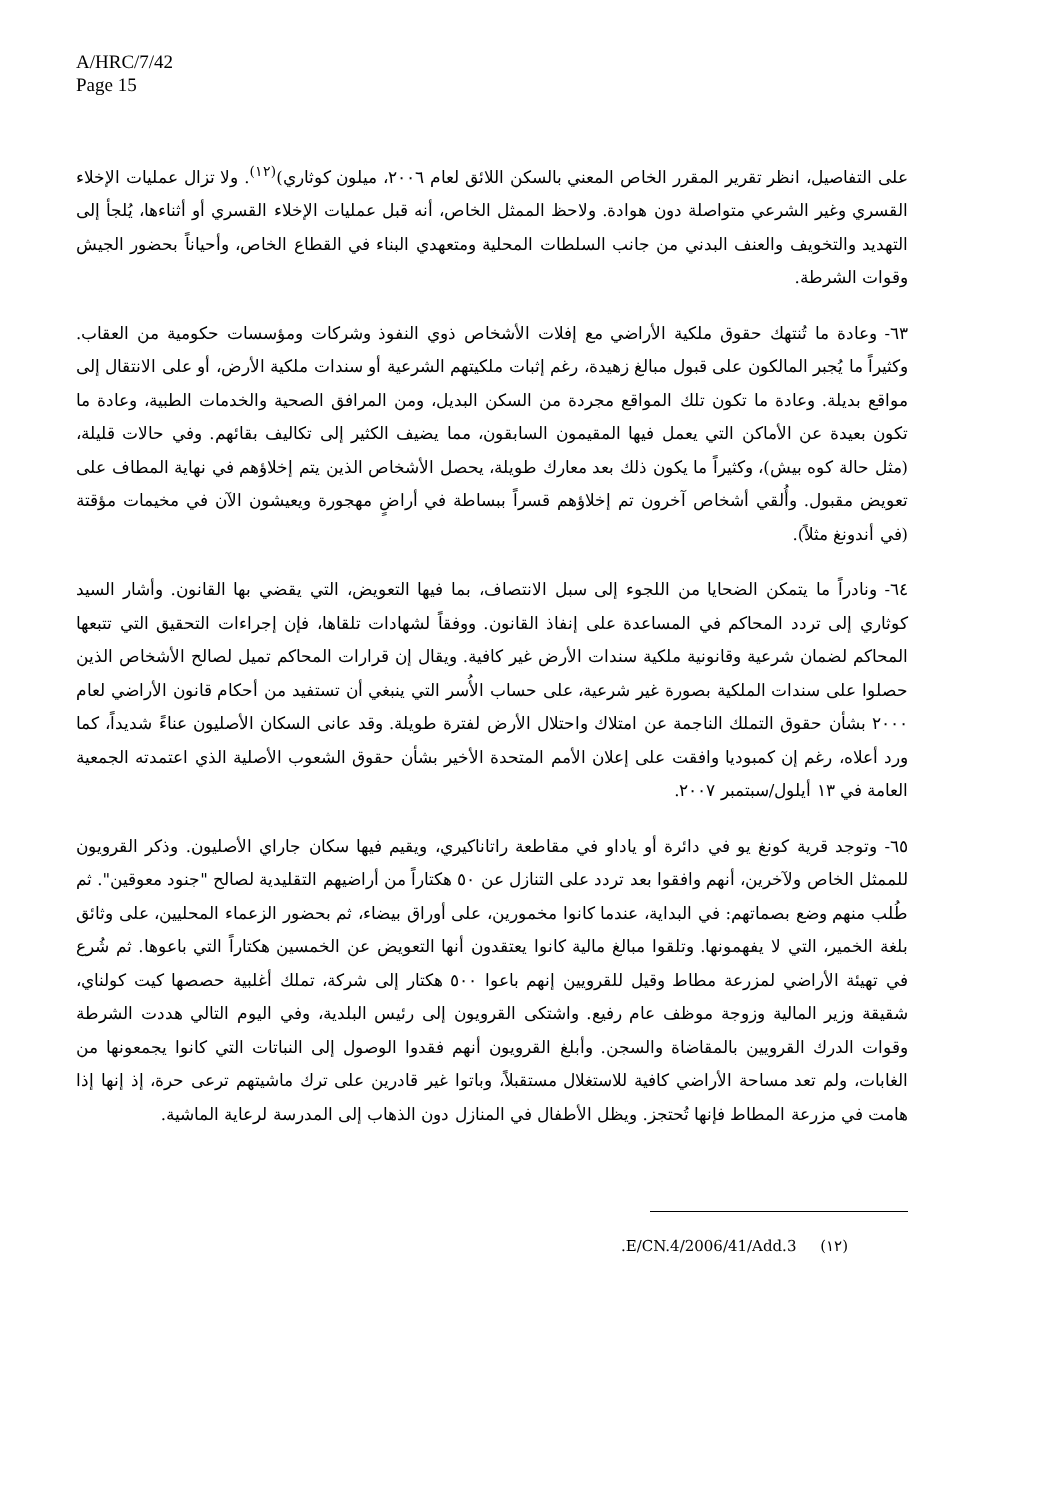A/HRC/7/42
Page 15
على التفاصيل، انظر تقرير المقرر الخاص المعني بالسكن اللائق لعام ٢٠٠٦، ميلون كوثاري)<sup>(١٢)</sup>. ولا تزال عمليات الإخلاء القسري وغير الشرعي متواصلة دون هوادة. ولاحظ الممثل الخاص، أنه قبل عمليات الإخلاء القسري أو أثناءها، يُلجأ إلى التهديد والتخويف والعنف البدني من جانب السلطات المحلية ومتعهدي البناء في القطاع الخاص، وأحياناً بحضور الجيش وقوات الشرطة.
٦٣- وعادة ما تُنتهك حقوق ملكية الأراضي مع إفلات الأشخاص ذوي النفوذ وشركات ومؤسسات حكومية من العقاب. وكثيراً ما يُجبر المالكون على قبول مبالغ زهيدة، رغم إثبات ملكيتهم الشرعية أو سندات ملكية الأرض، أو على الانتقال إلى مواقع بديلة. وعادة ما تكون تلك المواقع مجردة من السكن البديل، ومن المرافق الصحية والخدمات الطبية، وعادة ما تكون بعيدة عن الأماكن التي يعمل فيها المقيمون السابقون، مما يضيف الكثير إلى تكاليف بقائهم. وفي حالات قليلة، (مثل حالة كوه بيش)، وكثيراً ما يكون ذلك بعد معارك طويلة، يحصل الأشخاص الذين يتم إخلاؤهم في نهاية المطاف على تعويض مقبول. وأُلقي أشخاص آخرون تم إخلاؤهم قسراً ببساطة في أراضٍ مهجورة ويعيشون الآن في مخيمات مؤقتة (في أندونغ مثلاً).
٦٤- ونادراً ما يتمكن الضحايا من اللجوء إلى سبل الانتصاف، بما فيها التعويض، التي يقضي بها القانون. وأشار السيد كوثاري إلى تردد المحاكم في المساعدة على إنفاذ القانون. ووفقاً لشهادات تلقاها، فإن إجراءات التحقيق التي تتبعها المحاكم لضمان شرعية وقانونية ملكية سندات الأرض غير كافية. ويقال إن قرارات المحاكم تميل لصالح الأشخاص الذين حصلوا على سندات الملكية بصورة غير شرعية، على حساب الأُسر التي ينبغي أن تستفيد من أحكام قانون الأراضي لعام ٢٠٠٠ بشأن حقوق التملك الناجمة عن امتلاك واحتلال الأرض لفترة طويلة. وقد عانى السكان الأصليون عناءً شديداً، كما ورد أعلاه، رغم إن كمبوديا وافقت على إعلان الأمم المتحدة الأخير بشأن حقوق الشعوب الأصلية الذي اعتمدته الجمعية العامة في ١٣ أيلول/سبتمبر ٢٠٠٧.
٦٥- وتوجد قرية كونغ يو في دائرة أو ياداو في مقاطعة راتاناكيري، ويقيم فيها سكان جاراي الأصليون. وذكر القرويون للممثل الخاص ولآخرين، أنهم وافقوا بعد تردد على التنازل عن ٥٠ هكتاراً من أراضيهم التقليدية لصالح "جنود معوقين". ثم طُلب منهم وضع بصماتهم: في البداية، عندما كانوا مخمورين، على أوراق بيضاء، ثم بحضور الزعماء المحليين، على وثائق بلغة الخمير، التي لا يفهمونها. وتلقوا مبالغ مالية كانوا يعتقدون أنها التعويض عن الخمسين هكتاراً التي باعوها. ثم شُرع في تهيئة الأراضي لمزرعة مطاط وقيل للقرويين إنهم باعوا ٥٠٠ هكتار إلى شركة، تملك أغلبية حصصها كيت كولناي، شقيقة وزير المالية وزوجة موظف عام رفيع. واشتكى القرويون إلى رئيس البلدية، وفي اليوم التالي هددت الشرطة وقوات الدرك القرويين بالمقاضاة والسجن. وأبلغ القرويون أنهم فقدوا الوصول إلى النباتات التي كانوا يجمعونها من الغابات، ولم تعد مساحة الأراضي كافية للاستغلال مستقبلاً، وباتوا غير قادرين على ترك ماشيتهم ترعى حرة، إذ إنها إذا هامت في مزرعة المطاط فإنها تُحتجز. ويظل الأطفال في المنازل دون الذهاب إلى المدرسة لرعاية الماشية.
(١٢) E/CN.4/2006/41/Add.3.